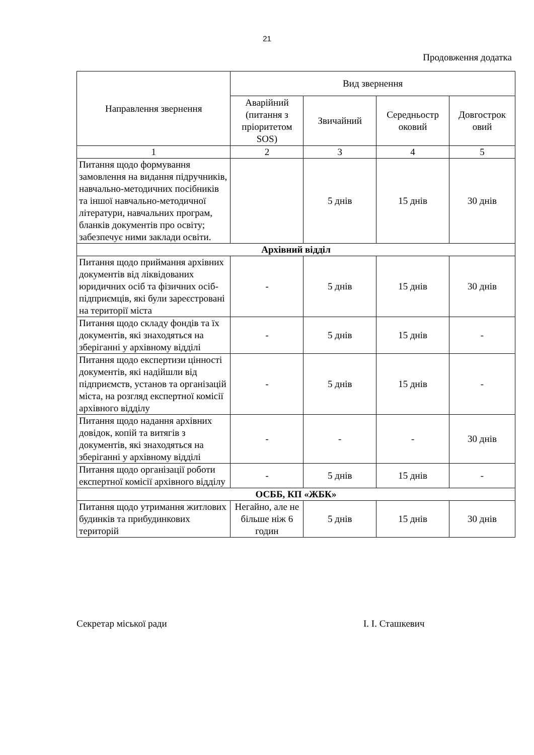21
Продовження додатка
| Направлення звернення | Вид звернення | | | |
| --- | --- | --- | --- | --- |
| | Аварійний (питання з пріоритетом SOS) | Звичайний | Середньостр оковий | Довгострок овий |
| 1 | 2 | 3 | 4 | 5 |
| Питання щодо формування замовлення на видання підручників, навчально-методичних посібників та іншої навчально-методичної літератури, навчальних програм, бланків документів про освіту; забезпечує ними заклади освіти. | | 5 днів | 15 днів | 30 днів |
| Архівний відділ | | | | |
| Питання щодо приймання архівних документів від ліквідованих юридичних осіб та фізичних осіб-підприємців, які були зареєстровані на території міста | - | 5 днів | 15 днів | 30 днів |
| Питання щодо складу фондів та їх документів, які знаходяться на зберіганні у архівному відділі | - | 5 днів | 15 днів | - |
| Питання щодо експертизи цінності документів, які надійшли від підприємств, установ та організацій міста, на розгляд експертної комісії архівного відділу | - | 5 днів | 15 днів | - |
| Питання щодо надання архівних довідок, копій та витягів з документів, які знаходяться на зберіганні у архівному відділі | - | - | - | 30 днів |
| Питання щодо організації роботи експертної комісії архівного відділу | - | 5 днів | 15 днів | - |
| ОСББ, КП «ЖБК» | | | | |
| Питання щодо утримання житлових будинків та прибудинкових територій | Негайно, але не більше ніж 6 годин | 5 днів | 15 днів | 30 днів |
Секретар міської ради І. І. Сташкевич